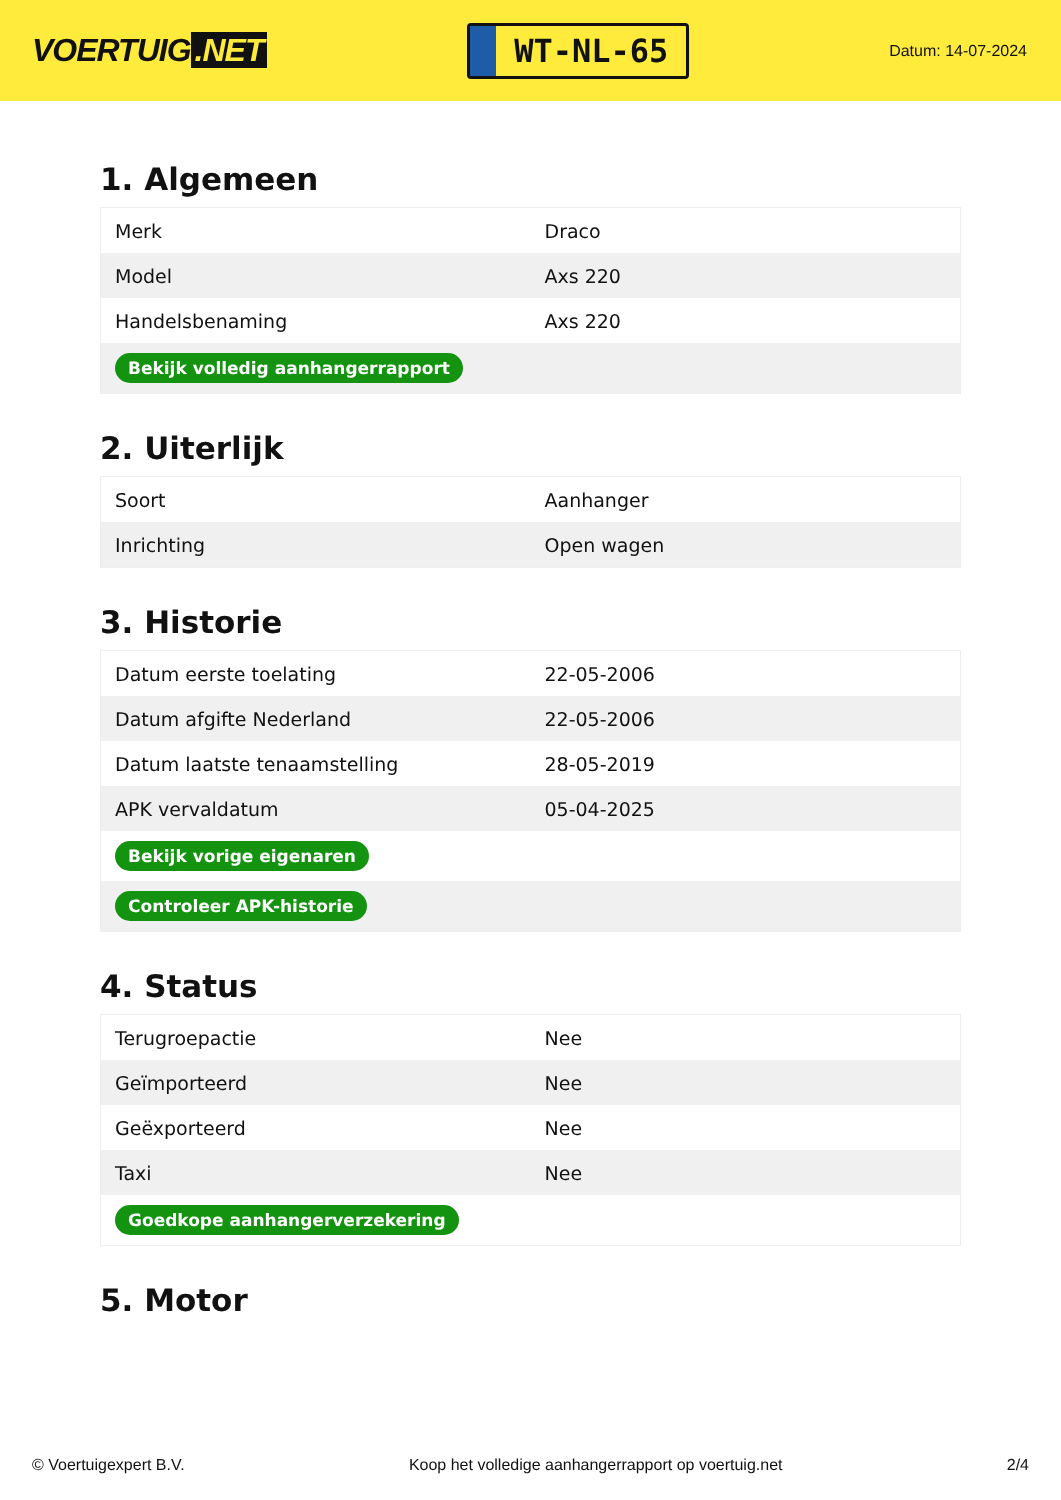VOERTUIG.NET
WT-NL-65
Datum: 14-07-2024
1. Algemeen
| Merk | Draco |
| Model | Axs 220 |
| Handelsbenaming | Axs 220 |
| Bekijk volledig aanhangerrapport | |
2. Uiterlijk
| Soort | Aanhanger |
| Inrichting | Open wagen |
3. Historie
| Datum eerste toelating | 22-05-2006 |
| Datum afgifte Nederland | 22-05-2006 |
| Datum laatste tenaamstelling | 28-05-2019 |
| APK vervaldatum | 05-04-2025 |
| Bekijk vorige eigenaren | |
| Controleer APK-historie | |
4. Status
| Terugroepactie | Nee |
| Geïmporteerd | Nee |
| Geëxporteerd | Nee |
| Taxi | Nee |
| Goedkope aanhangerverzekering | |
5. Motor
© Voertuigexpert B.V. Koop het volledige aanhangerrapport op voertuig.net 2/4